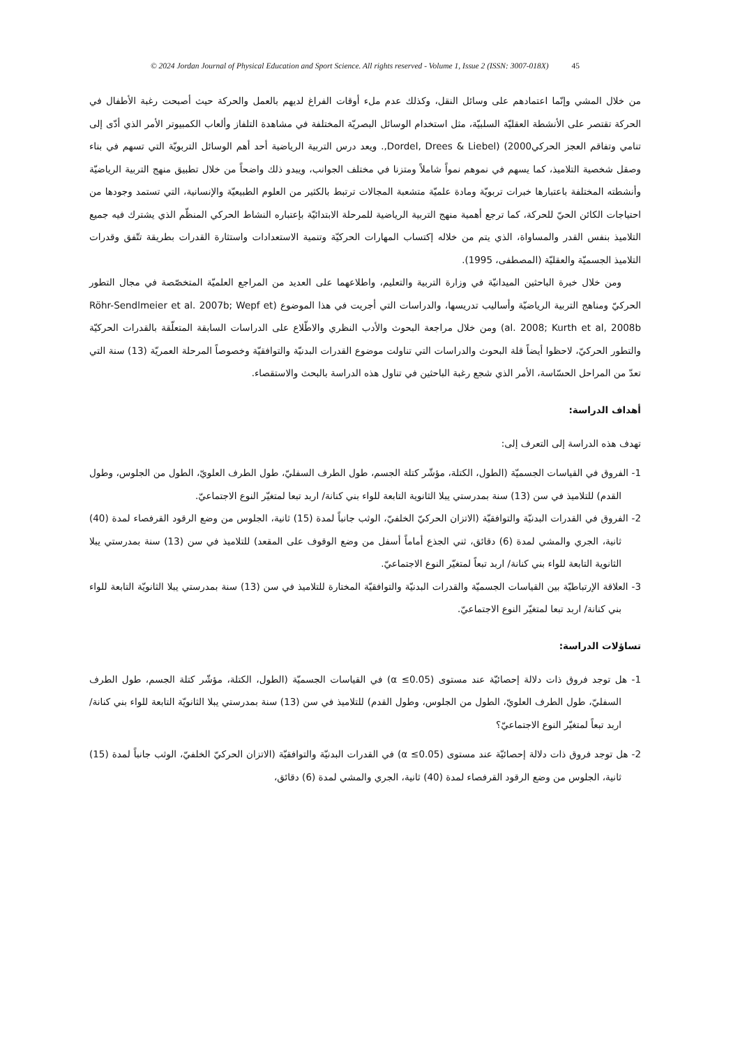© 2024 Jordan Journal of Physical Education and Sport Science. All rights reserved - Volume 1, Issue 2 (ISSN: 3007-018X) 45
من خلال المشي وإنّما اعتمادهم على وسائل النقل، وكذلك عدم ملء أوقات الفراغ لديهم بالعمل والحركة حيث أصبحت رغبة الأطفال في الحركة تقتصر على الأنشطة العقليّة السلبيّة، مثل استخدام الوسائل البصريّة المختلفة في مشاهدة التلفاز وألعاب الكمبيوتر الأمر الذي أدّى إلى تنامي وتفاقم العجز الحركي2000) (Dordel, Drees & Liebel,. ويعد درس التربية الرياضية أحد أهم الوسائل التربويّة التي تسهم في بناء وصقل شخصية التلاميذ، كما يسهم في نموهم نمواً شاملاً ومتزنا في مختلف الجوانب، ويبدو ذلك واضحاً من خلال تطبيق منهج التربية الرياضيّة وأنشطته المختلفة باعتبارها خبرات تربويّة ومادة علميّة متشعبة المجالات ترتبط بالكثير من العلوم الطبيعيّة والإنسانية، التي تستمد وجودها من احتياجات الكائن الحيّ للحركة، كما ترجع أهمية منهج التربية الرياضية للمرحلة الابتدائيّة بإعتباره النشاط الحركي المنظّم الذي يشترك فيه جميع التلاميذ بنفس القدر والمساواة، الذي يتم من خلاله إكتساب المهارات الحركيّة وتنمية الاستعدادات واستثارة القدرات بطريقة تتّفق وقدرات التلاميذ الجسميّة والعقليّة (المصطفى، 1995).
ومن خلال خبرة الباحثين الميدانيّة في وزارة التربية والتعليم، واطلاعهما على العديد من المراجع العلميّة المتخصّصة في مجال التطور الحركيّ ومناهج التربية الرياضيّة وأساليب تدريسها، والدراسات التي أجريت في هذا الموضوع (Röhr-Sendlmeier et al. 2007b; Wepf et al. 2008; Kurth et al, 2008b) ومن خلال مراجعة البحوث والأدب النظري والاطّلاع على الدراسات السابقة المتعلّقة بالقدرات الحركيّة والتطور الحركيّ، لاحظوا أيضاً قلة البحوث والدراسات التي تناولت موضوع القدرات البدنيّة والتوافقيّة وخصوصاً المرحلة العمريّة (13) سنة التي تعدّ من المراحل الحسّاسة، الأمر الذي شجع رغبة الباحثين في تناول هذه الدراسة بالبحث والاستقصاء.
أهداف الدراسة:
تهدف هذه الدراسة إلى التعرف إلى:
1- الفروق في القياسات الجسميّة (الطول، الكتلة، مؤشّر كتلة الجسم، طول الطرف السفليّ، طول الطرف العلويّ، الطول من الجلوس، وطول القدم) للتلاميذ في سن (13) سنة بمدرستي يبلا الثانوية التابعة للواء بني كنانة/ اربد تبعا لمتغيّر النوع الاجتماعيّ.
2- الفروق في القدرات البدنيّة والتوافقيّة (الاتزان الحركيّ الخلفيّ، الوثب جانباً لمدة (15) ثانية، الجلوس من وضع الرقود القرفصاء لمدة (40) ثانية، الجري والمشي لمدة (6) دقائق، ثني الجذع أماماً أسفل من وضع الوقوف على المقعد) للتلاميذ في سن (13) سنة بمدرستي يبلا الثانوية التابعة للواء بني كنانة/ اربد تبعاً لمتغيّر النوع الاجتماعيّ.
3- العلاقة الإرتباطيّة بين القياسات الجسميّة والقدرات البدنيّة والتوافقيّة المختارة للتلاميذ في سن (13) سنة بمدرستي يبلا الثانويّة التابعة للواء بني كنانة/ اربد تبعا لمتغيّر النوع الاجتماعيّ.
تساؤلات الدراسة:
1- هل توجد فروق ذات دلالة إحصائيّة عند مستوى (α ≤0.05) في القياسات الجسميّة (الطول، الكتلة، مؤشّر كتلة الجسم، طول الطرف السفليّ، طول الطرف العلويّ، الطول من الجلوس، وطول القدم) للتلاميذ في سن (13) سنة بمدرستي يبلا الثانويّة التابعة للواء بني كنانة/ اربد تبعاً لمتغيّر النوع الاجتماعيّ؟
2- هل توجد فروق ذات دلالة إحصائيّة عند مستوى (α ≤0.05) في القدرات البدنيّة والتوافقيّة (الاتزان الحركيّ الخلفيّ، الوثب جانباً لمدة (15) ثانية، الجلوس من وضع الرقود القرفصاء لمدة (40) ثانية، الجري والمشي لمدة (6) دقائق،